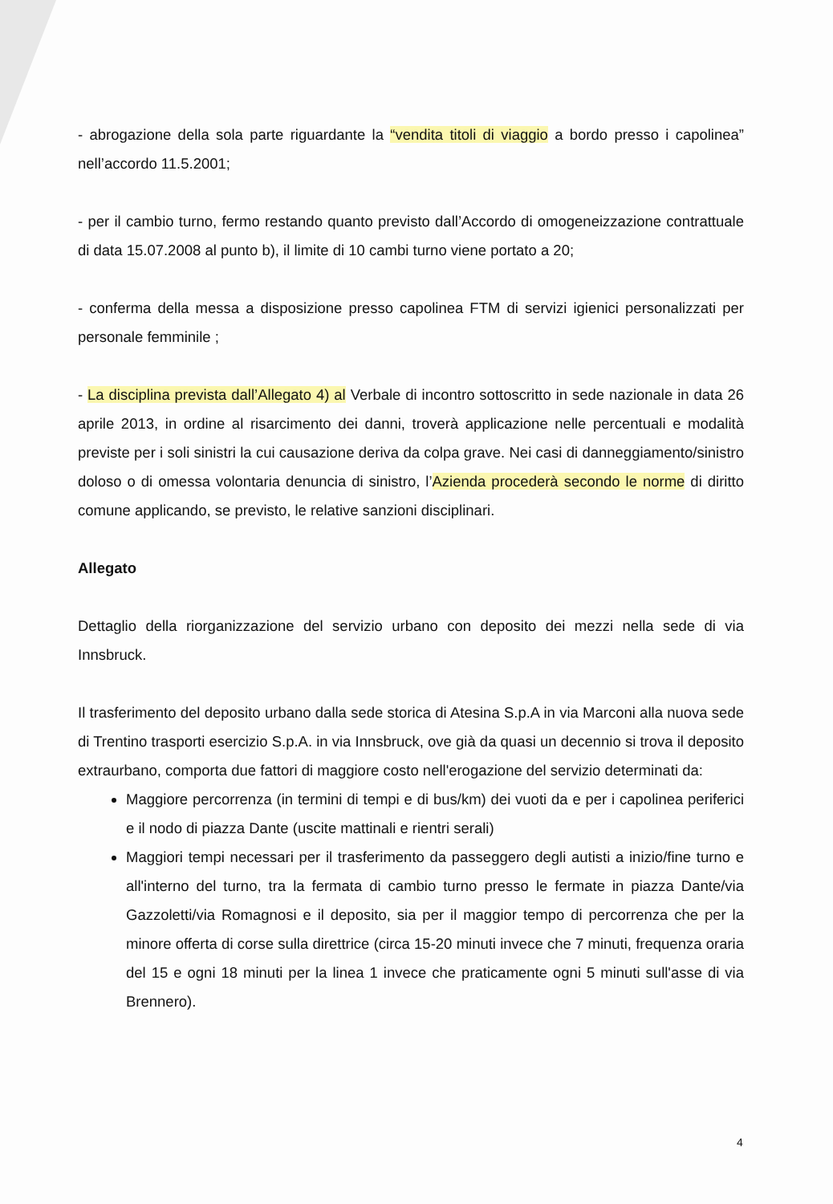- abrogazione della sola parte riguardante la “vendita titoli di viaggio a bordo presso i capolinea” nell’accordo 11.5.2001;
- per il cambio turno, fermo restando quanto previsto dall’Accordo di omogeneizzazione contrattuale di data 15.07.2008 al punto b), il limite di 10 cambi turno viene portato a 20;
- conferma della messa a disposizione presso capolinea FTM di servizi igienici personalizzati per personale femminile ;
- La disciplina prevista dall’Allegato 4) al Verbale di incontro sottoscritto in sede nazionale in data 26 aprile 2013, in ordine al risarcimento dei danni, troverà applicazione nelle percentuali e modalità previste per i soli sinistri la cui causazione deriva da colpa grave. Nei casi di danneggiamento/sinistro doloso o di omessa volontaria denuncia di sinistro, l’Azienda procederà secondo le norme di diritto comune applicando, se previsto, le relative sanzioni disciplinari.
Allegato
Dettaglio della riorganizzazione del servizio urbano con deposito dei mezzi nella sede di via Innsbruck.
Il trasferimento del deposito urbano dalla sede storica di Atesina S.p.A in via Marconi alla nuova sede di Trentino trasporti esercizio S.p.A. in via Innsbruck, ove già da quasi un decennio si trova il deposito extraurbano, comporta due fattori di maggiore costo nell'erogazione del servizio determinati da:
Maggiore percorrenza (in termini di tempi e di bus/km) dei vuoti da e per i capolinea periferici e il nodo di piazza Dante (uscite mattinali e rientri serali)
Maggiori tempi necessari per il trasferimento da passeggero degli autisti a inizio/fine turno e all'interno del turno, tra la fermata di cambio turno presso le fermate in piazza Dante/via Gazzoletti/via Romagnosi e il deposito, sia per il maggior tempo di percorrenza che per la minore offerta di corse sulla direttrice (circa 15-20 minuti invece che 7 minuti, frequenza oraria del 15 e ogni 18 minuti per la linea 1 invece che praticamente ogni 5 minuti sull'asse di via Brennero).
4